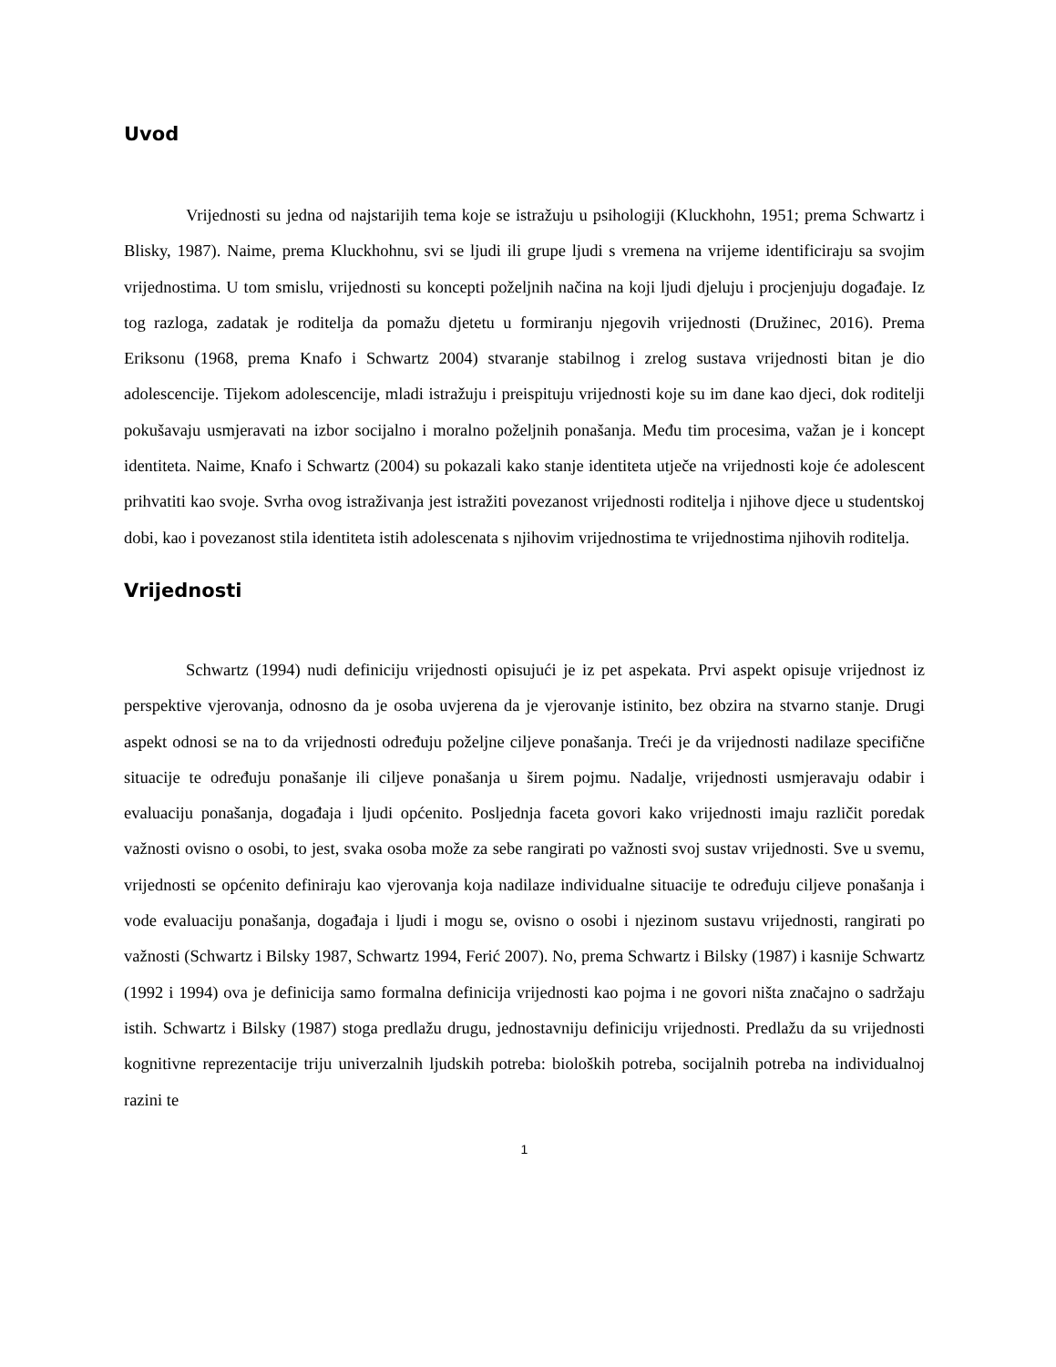Uvod
Vrijednosti su jedna od najstarijih tema koje se istražuju u psihologiji (Kluckhohn, 1951; prema Schwartz i Blisky, 1987). Naime, prema Kluckhohnu, svi se ljudi ili grupe ljudi s vremena na vrijeme identificiraju sa svojim vrijednostima. U tom smislu, vrijednosti su koncepti poželjnih načina na koji ljudi djeluju i procjenjuju događaje. Iz tog razloga, zadatak je roditelja da pomažu djetetu u formiranju njegovih vrijednosti (Družinec, 2016). Prema Eriksonu (1968, prema Knafo i Schwartz 2004) stvaranje stabilnog i zrelog sustava vrijednosti bitan je dio adolescencije. Tijekom adolescencije, mladi istražuju i preispituju vrijednosti koje su im dane kao djeci, dok roditelji pokušavaju usmjeravati na izbor socijalno i moralno poželjnih ponašanja. Među tim procesima, važan je i koncept identiteta. Naime, Knafo i Schwartz (2004) su pokazali kako stanje identiteta utječe na vrijednosti koje će adolescent prihvatiti kao svoje. Svrha ovog istraživanja jest istražiti povezanost vrijednosti roditelja i njihove djece u studentskoj dobi, kao i povezanost stila identiteta istih adolescenata s njihovim vrijednostima te vrijednostima njihovih roditelja.
Vrijednosti
Schwartz (1994) nudi definiciju vrijednosti opisujući je iz pet aspekata. Prvi aspekt opisuje vrijednost iz perspektive vjerovanja, odnosno da je osoba uvjerena da je vjerovanje istinito, bez obzira na stvarno stanje. Drugi aspekt odnosi se na to da vrijednosti određuju poželjne ciljeve ponašanja. Treći je da vrijednosti nadilaze specifične situacije te određuju ponašanje ili ciljeve ponašanja u širem pojmu. Nadalje, vrijednosti usmjeravaju odabir i evaluaciju ponašanja, događaja i ljudi općenito. Posljednja faceta govori kako vrijednosti imaju različit poredak važnosti ovisno o osobi, to jest, svaka osoba može za sebe rangirati po važnosti svoj sustav vrijednosti. Sve u svemu, vrijednosti se općenito definiraju kao vjerovanja koja nadilaze individualne situacije te određuju ciljeve ponašanja i vode evaluaciju ponašanja, događaja i ljudi i mogu se, ovisno o osobi i njezinom sustavu vrijednosti, rangirati po važnosti (Schwartz i Bilsky 1987, Schwartz 1994, Ferić 2007). No, prema Schwartz i Bilsky (1987) i kasnije Schwartz (1992 i 1994) ova je definicija samo formalna definicija vrijednosti kao pojma i ne govori ništa značajno o sadržaju istih. Schwartz i Bilsky (1987) stoga predlažu drugu, jednostavniju definiciju vrijednosti. Predlažu da su vrijednosti kognitivne reprezentacije triju univerzalnih ljudskih potreba: bioloških potreba, socijalnih potreba na individualnoj razini te
1